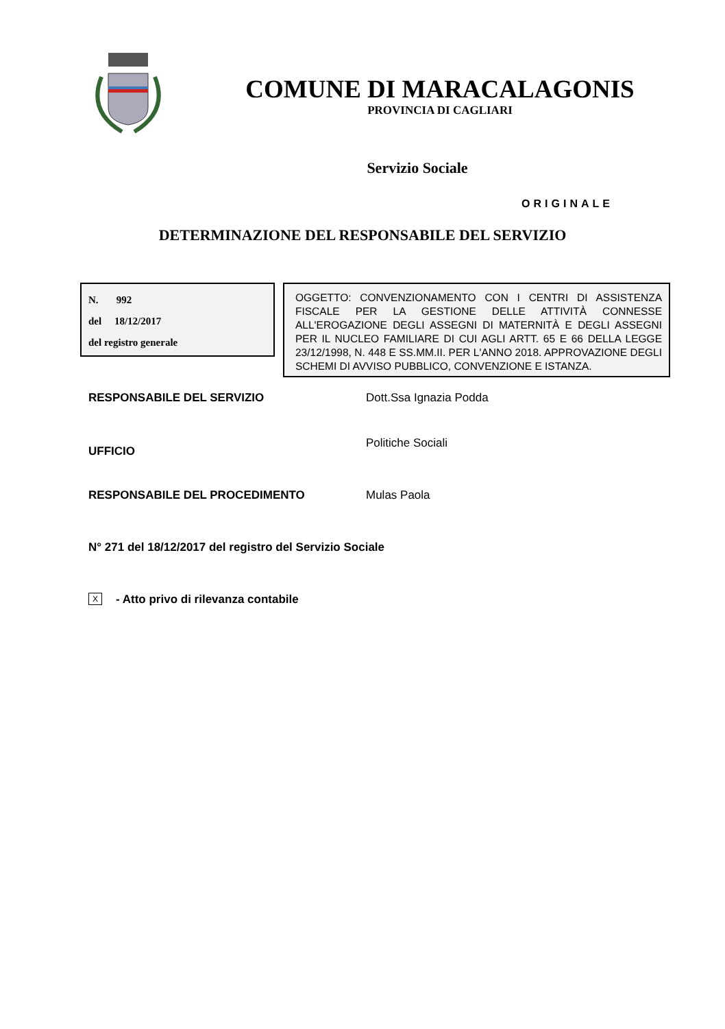COMUNE DI MARACALAGONIS
PROVINCIA DI CAGLIARI
Servizio Sociale
ORIGINALE
DETERMINAZIONE DEL RESPONSABILE DEL SERVIZIO
N. 992
del 18/12/2017
del registro generale
OGGETTO: CONVENZIONAMENTO CON I CENTRI DI ASSISTENZA FISCALE PER LA GESTIONE DELLE ATTIVITÀ CONNESSE ALL'EROGAZIONE DEGLI ASSEGNI DI MATERNITÀ E DEGLI ASSEGNI PER IL NUCLEO FAMILIARE DI CUI AGLI ARTT. 65 E 66 DELLA LEGGE 23/12/1998, N. 448 E SS.MM.II. PER L'ANNO 2018. APPROVAZIONE DEGLI SCHEMI DI AVVISO PUBBLICO, CONVENZIONE E ISTANZA.
RESPONSABILE DEL SERVIZIO Dott.Ssa Ignazia Podda
UFFICIO
Politiche Sociali
RESPONSABILE DEL PROCEDIMENTO Mulas Paola
N° 271 del 18/12/2017 del registro del Servizio Sociale
X - Atto privo di rilevanza contabile